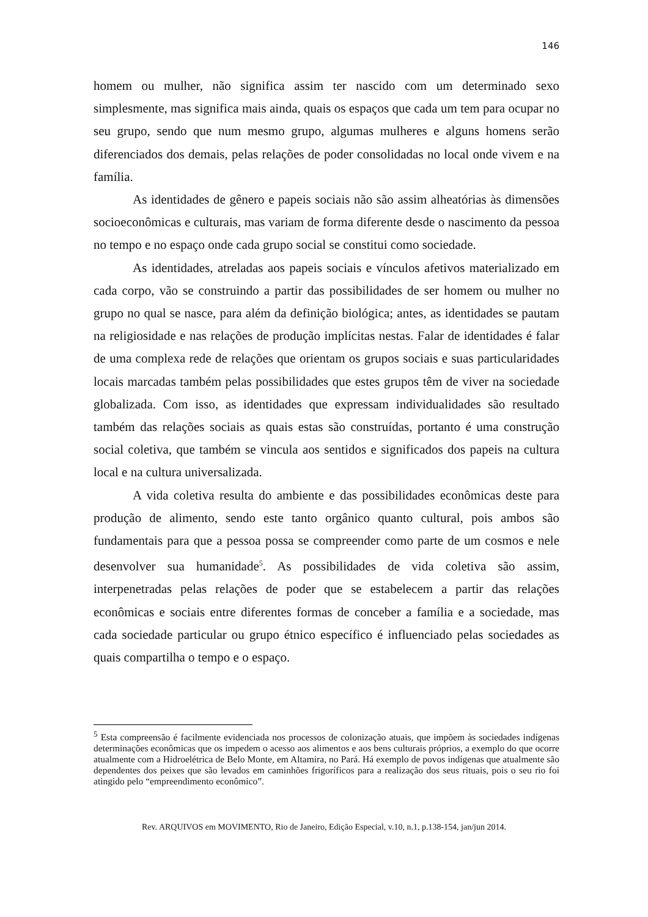146
homem ou mulher, não significa assim ter nascido com um determinado sexo simplesmente, mas significa mais ainda, quais os espaços que cada um tem para ocupar no seu grupo, sendo que num mesmo grupo, algumas mulheres e alguns homens serão diferenciados dos demais, pelas relações de poder consolidadas no local onde vivem e na família.
As identidades de gênero e papeis sociais não são assim alheatórias às dimensões socioeconômicas e culturais, mas variam de forma diferente desde o nascimento da pessoa no tempo e no espaço onde cada grupo social se constitui como sociedade.
As identidades, atreladas aos papeis sociais e vínculos afetivos materializado em cada corpo, vão se construindo a partir das possibilidades de ser homem ou mulher no grupo no qual se nasce, para além da definição biológica; antes, as identidades se pautam na religiosidade e nas relações de produção implícitas nestas. Falar de identidades é falar de uma complexa rede de relações que orientam os grupos sociais e suas particularidades locais marcadas também pelas possibilidades que estes grupos têm de viver na sociedade globalizada. Com isso, as identidades que expressam individualidades são resultado também das relações sociais as quais estas são construídas, portanto é uma construção social coletiva, que também se vincula aos sentidos e significados dos papeis na cultura local e na cultura universalizada.
A vida coletiva resulta do ambiente e das possibilidades econômicas deste para produção de alimento, sendo este tanto orgânico quanto cultural, pois ambos são fundamentais para que a pessoa possa se compreender como parte de um cosmos e nele desenvolver sua humanidade<sup>5</sup>. As possibilidades de vida coletiva são assim, interpenetradas pelas relações de poder que se estabelecem a partir das relações econômicas e sociais entre diferentes formas de conceber a família e a sociedade, mas cada sociedade particular ou grupo étnico específico é influenciado pelas sociedades as quais compartilha o tempo e o espaço.
<sup>5</sup> Esta compreensão é facilmente evidenciada nos processos de colonização atuais, que impõem às sociedades indígenas determinações econômicas que os impedem o acesso aos alimentos e aos bens culturais próprios, a exemplo do que ocorre atualmente com a Hidroelétrica de Belo Monte, em Altamira, no Pará. Há exemplo de povos indígenas que atualmente são dependentes dos peixes que são levados em caminhões frigoríficos para a realização dos seus rituais, pois o seu rio foi atingido pelo “empreendimento econômico”.
Rev. ARQUIVOS em MOVIMENTO, Rio de Janeiro, Edição Especial, v.10, n.1, p.138-154, jan/jun 2014.